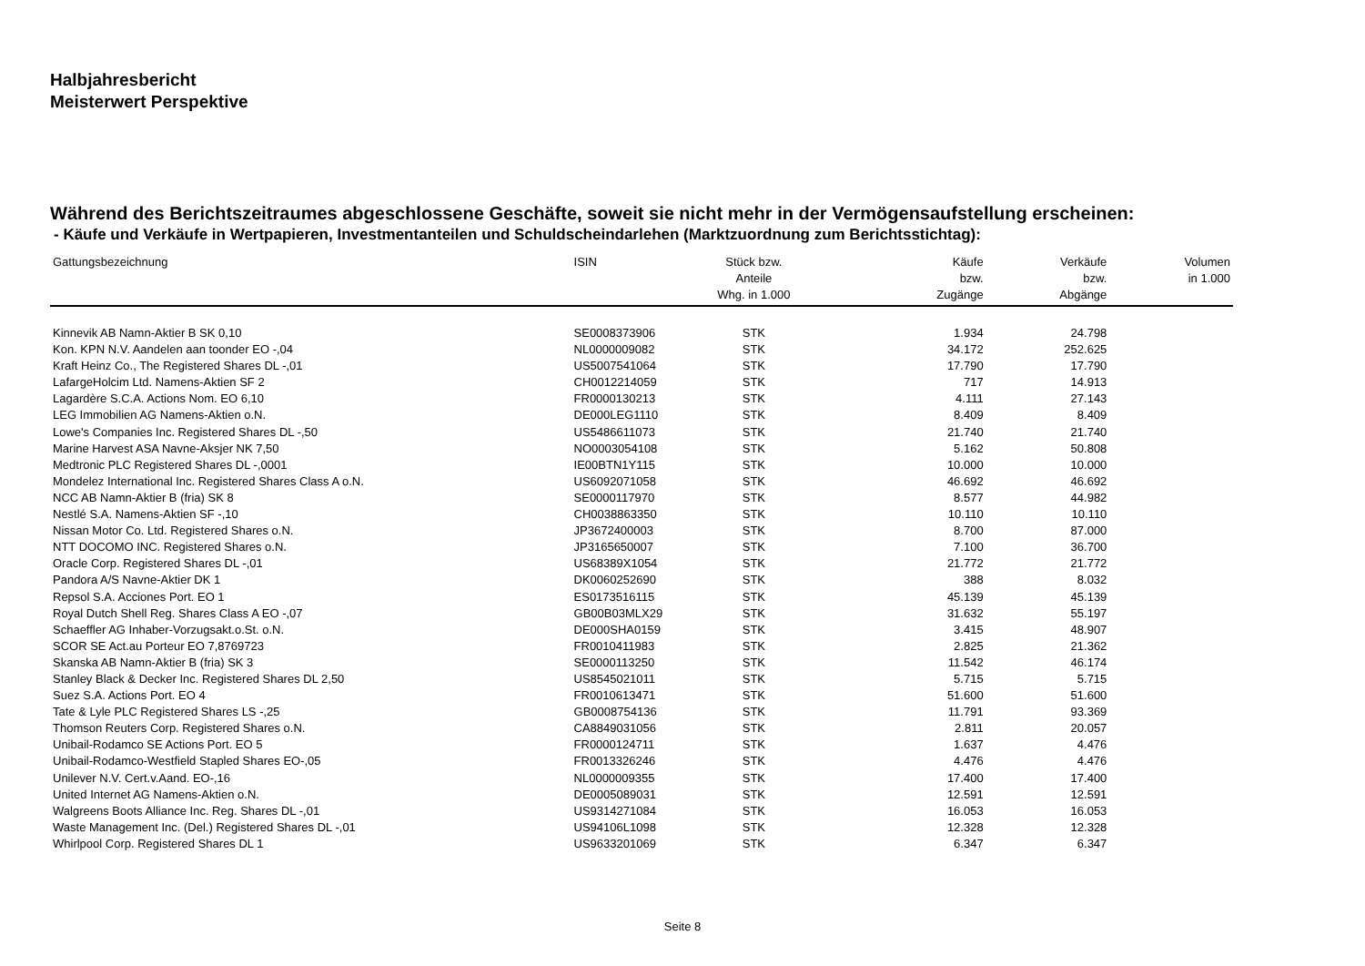Halbjahresbericht
Meisterwert Perspektive
Während des Berichtszeitraumes abgeschlossene Geschäfte, soweit sie nicht mehr in der Vermögensaufstellung erscheinen:
- Käufe und Verkäufe in Wertpapieren, Investmentanteilen und Schuldscheindarlehen (Marktzuordnung zum Berichtsstichtag):
| Gattungsbezeichnung | ISIN | Stück bzw. Anteile Whg. in 1.000 | Käufe bzw. Zugänge | Verkäufe bzw. Abgänge | Volumen in 1.000 |
| --- | --- | --- | --- | --- | --- |
| Kinnevik AB Namn-Aktier B SK 0,10 | SE0008373906 | STK | 1.934 | 24.798 | |
| Kon. KPN N.V. Aandelen aan toonder EO -,04 | NL0000009082 | STK | 34.172 | 252.625 | |
| Kraft Heinz Co., The Registered Shares DL -,01 | US5007541064 | STK | 17.790 | 17.790 | |
| LafargeHolcim Ltd. Namens-Aktien SF 2 | CH0012214059 | STK | 717 | 14.913 | |
| Lagardère S.C.A. Actions Nom. EO 6,10 | FR0000130213 | STK | 4.111 | 27.143 | |
| LEG Immobilien AG Namens-Aktien o.N. | DE000LEG1110 | STK | 8.409 | 8.409 | |
| Lowe's Companies Inc. Registered Shares DL -,50 | US5486611073 | STK | 21.740 | 21.740 | |
| Marine Harvest ASA Navne-Aksjer NK 7,50 | NO0003054108 | STK | 5.162 | 50.808 | |
| Medtronic PLC Registered Shares DL -,0001 | IE00BTN1Y115 | STK | 10.000 | 10.000 | |
| Mondelez International Inc. Registered Shares Class A o.N. | US6092071058 | STK | 46.692 | 46.692 | |
| NCC AB Namn-Aktier B (fria) SK 8 | SE0000117970 | STK | 8.577 | 44.982 | |
| Nestlé S.A. Namens-Aktien SF -,10 | CH0038863350 | STK | 10.110 | 10.110 | |
| Nissan Motor Co. Ltd. Registered Shares o.N. | JP3672400003 | STK | 8.700 | 87.000 | |
| NTT DOCOMO INC. Registered Shares o.N. | JP3165650007 | STK | 7.100 | 36.700 | |
| Oracle Corp. Registered Shares DL -,01 | US68389X1054 | STK | 21.772 | 21.772 | |
| Pandora A/S Navne-Aktier DK 1 | DK0060252690 | STK | 388 | 8.032 | |
| Repsol S.A. Acciones Port. EO 1 | ES0173516115 | STK | 45.139 | 45.139 | |
| Royal Dutch Shell Reg. Shares Class A EO -,07 | GB00B03MLX29 | STK | 31.632 | 55.197 | |
| Schaeffler AG Inhaber-Vorzugsakt.o.St. o.N. | DE000SHA0159 | STK | 3.415 | 48.907 | |
| SCOR SE Act.au Porteur EO 7,8769723 | FR0010411983 | STK | 2.825 | 21.362 | |
| Skanska AB Namn-Aktier B (fria) SK 3 | SE0000113250 | STK | 11.542 | 46.174 | |
| Stanley Black & Decker Inc. Registered Shares DL 2,50 | US8545021011 | STK | 5.715 | 5.715 | |
| Suez S.A. Actions Port. EO 4 | FR0010613471 | STK | 51.600 | 51.600 | |
| Tate & Lyle PLC Registered Shares LS -,25 | GB0008754136 | STK | 11.791 | 93.369 | |
| Thomson Reuters Corp. Registered Shares o.N. | CA8849031056 | STK | 2.811 | 20.057 | |
| Unibail-Rodamco SE Actions Port. EO 5 | FR0000124711 | STK | 1.637 | 4.476 | |
| Unibail-Rodamco-Westfield Stapled Shares EO-,05 | FR0013326246 | STK | 4.476 | 4.476 | |
| Unilever N.V. Cert.v.Aand. EO-,16 | NL0000009355 | STK | 17.400 | 17.400 | |
| United Internet AG Namens-Aktien o.N. | DE0005089031 | STK | 12.591 | 12.591 | |
| Walgreens Boots Alliance Inc. Reg. Shares DL -,01 | US9314271084 | STK | 16.053 | 16.053 | |
| Waste Management Inc. (Del.) Registered Shares DL -,01 | US94106L1098 | STK | 12.328 | 12.328 | |
| Whirlpool Corp. Registered Shares DL 1 | US9633201069 | STK | 6.347 | 6.347 | |
Seite 8